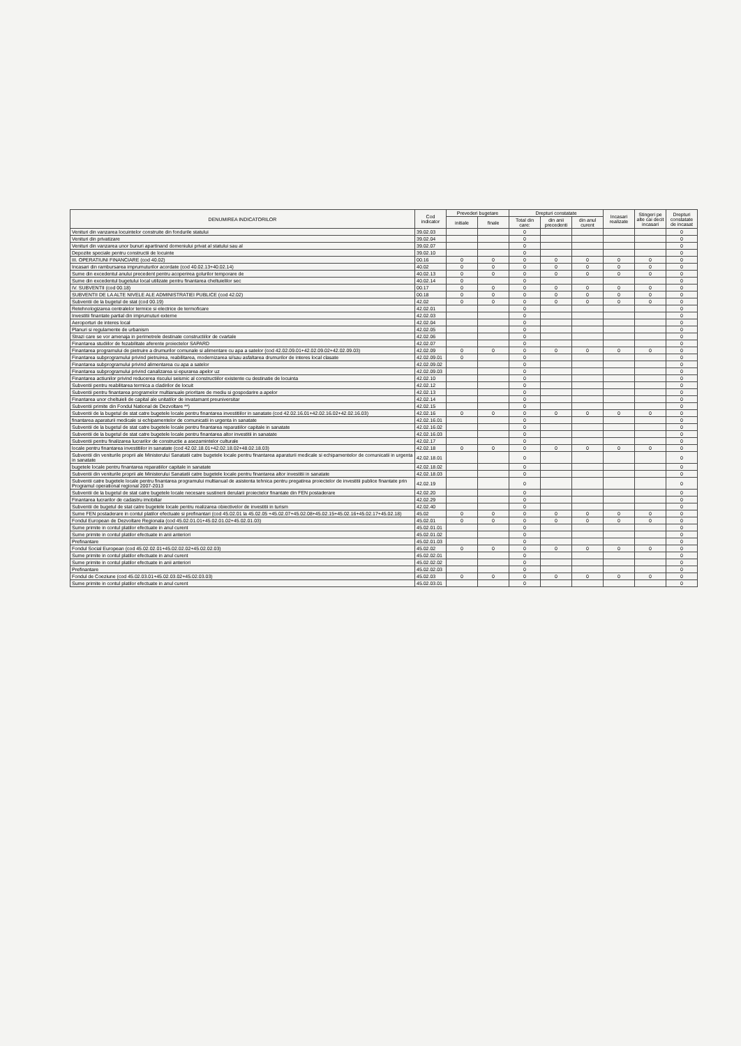| DENUMIREA INDICATORILOR | Cod indicator | Prevederi bugetare | | Drepturi constatate | | | Incasari realizate | Stingeri pe alte cai decit incasari | Drepturi constatate de incasat |
| --- | --- | --- | --- | --- | --- | --- | --- | --- | --- |
| | | initiale | finale | Total din care: | din anii precedenti | din anul curent | | | |
| Venituri din vanzarea locuintelor construite din fondurile statului | 39.02.03 | | | 0 | | | | | 0 |
| Venituri din privatizare | 39.02.04 | | | 0 | | | | | 0 |
| Venituri din vanzarea unor bunuri apartinand domeniului privat al statului sau al | 39.02.07 | | | 0 | | | | | 0 |
| Depozite speciale pentru constructii de locuinte | 39.02.10 | | | 0 | | | | | 0 |
| III. OPERATIUNI FINANCIARE (cod 40.02) | 00.16 | 0 | 0 | 0 | 0 | 0 | 0 | 0 | 0 |
| Incasari din rambursarea imprumuturilor acordate (cod 40.02.13+40.02.14) | 40.02 | 0 | 0 | 0 | 0 | 0 | 0 | 0 | 0 |
| Sume din excedentul anului precedent pentru acoperirea golurilor temporare de | 40.02.13 | 0 | 0 | 0 | 0 | 0 | 0 | 0 | 0 |
| Sume din excedentul bugetului local utilizate pentru finantarea cheltuielilor sec | 40.02.14 | 0 | | 0 | | | | | 0 |
| IV. SUBVENTII (cod 00.18) | 00.17 | 0 | 0 | 0 | 0 | 0 | 0 | 0 | 0 |
| SUBVENTII DE LA ALTE NIVELE ALE ADMINISTRATIEI PUBLICE (cod 42.02) | 00.18 | 0 | 0 | 0 | 0 | 0 | 0 | 0 | 0 |
| Subventii de la bugetul de stat (cod 00.19) | 42.02 | 0 | 0 | 0 | 0 | 0 | 0 | 0 | 0 |
| Retehnologizarea centralelor termice si electrice de termoficare | 42.02.01 | | | 0 | | | | | 0 |
| Investitii finantate partial din imprumuturi externe | 42.02.03 | | | 0 | | | | | 0 |
| Aeroporturi de interes local | 42.02.04 | | | 0 | | | | | 0 |
| Planuri si regulamente de urbanism | 42.02.05 | | | 0 | | | | | 0 |
| Strazi care se vor amenaja in perimetrele destinate constructiilor de cvartale | 42.02.06 | | | 0 | | | | | 0 |
| Finantarea studiilor de fezabilitate aferente proiectelor SAPARD | 42.02.07 | | | 0 | | | | | 0 |
| Finantarea programului de pietruire a drumurilor comunale si alimentare cu apa a satelor (cod 42.02.09.01+42.02.09.02+42.02.09.03) | 42.02.09 | 0 | 0 | 0 | 0 | 0 | 0 | 0 | 0 |
| Finantarea subprogramului privind pietruirea, reabilitarea, modernizarea si/sau asfaltarea drumurilor de interes local clasate | 42.02.09.01 | 0 | | 0 | | | | | 0 |
| Finantarea subprogramului privind alimentarea cu apa a satelor | 42.02.09.02 | | | 0 | | | | | 0 |
| Finantarea subprogramului privind canalizarea si epurarea apelor uz | 42.02.09.03 | | | 0 | | | | | 0 |
| Finantarea actiunilor privind reducerea riscului seismic al constructiilor existente cu destinatie de locuinta | 42.02.10 | | | 0 | | | | | 0 |
| Subventii pentru reabilitarea termica a cladirilor de locuit | 42.02.12 | | | 0 | | | | | 0 |
| Subventii pentru finantarea programelor multianuale prioritare de mediu si gospodarire a apelor | 42.02.13 | | | 0 | | | | | 0 |
| Finantarea unor cheltuieli de capital ale unitatilor de invatamant preuniversitar | 42.02.14 | | | 0 | | | | | 0 |
| Subventii primite din Fondul National de Dezvoltare **) | 42.02.15 | | | 0 | | | | | 0 |
| Subventii de la bugetul de stat catre bugetele locale pentru finantarea investitiilor in sanatate (cod 42.02.16.01+42.02.16.02+42.02.16.03) | 42.02.16 | 0 | 0 | 0 | 0 | 0 | 0 | 0 | 0 |
| finantarea aparaturii medicale si echipamentelor de comunicatii in urgenta in sanatate | 42.02.16.01 | | | 0 | | | | | 0 |
| Subventii de la bugetul de stat catre bugetele locale pentru finantarea reparatiilor capitale in sanatate | 42.02.16.02 | | | 0 | | | | | 0 |
| Subventii de la bugetul de stat catre bugetele locale pentru finantarea altor investitii in sanatate | 42.02.16.03 | | | 0 | | | | | 0 |
| Subventii pentru finalizarea lucrarilor de constructie a asezamintelor culturale | 42.02.17 | | | 0 | | | | | 0 |
| locale pentru finantarea investitiilor in sanatate (cod 42.02.18.01+42.02.18.02+48.02.18.03) | 42.02.18 | 0 | 0 | 0 | 0 | 0 | 0 | 0 | 0 |
| Subventii din veniturile proprii ale Ministerului Sanatatii catre bugetele locale pentru finantarea aparaturii medicale si echipamentelor de comunicatii in urgenta in sanatate | 42.02.18.01 | | | 0 | | | | | 0 |
| bugetele locale pentru finantarea reparatiilor capitale in sanatate | 42.02.18.02 | | | 0 | | | | | 0 |
| Subventii din veniturile proprii ale Ministerului Sanatatii catre bugetele locale pentru finantarea altor investitii in sanatate | 42.02.18.03 | | | 0 | | | | | 0 |
| Subventii catre bugetele locale pentru finantarea programului multianual de asistenta tehnica pentru pregatirea proiectelor de investitii publice finantate prin Programul operational regional 2007-2013 | 42.02.19 | | | 0 | | | | | 0 |
| Subventii de la bugetul de stat catre bugetele locale necesare sustinerii derularii proiectelor finantate din FEN postaderare | 42.02.20 | | | 0 | | | | | 0 |
| Finantarea lucrarilor de cadastru imobiliar | 42.02.29 | | | 0 | | | | | 0 |
| Subventii de bugetul de stat catre bugetele locale pentru realizarea obiectivelor de investitii in turism | 42.02.40 | | | 0 | | | | | 0 |
| Sume FEN postaderare in contul platilor efectuate si prefinantari (cod 45.02.01 la 45.02.05 +45.02.07+45.02.08+45.02.15+45.02.16+45.02.17+45.02.18) | 45.02 | 0 | 0 | 0 | 0 | 0 | 0 | 0 | 0 |
| Fondul European de Dezvoltare Regionala (cod 45.02.01.01+45.02.01.02+45.02.01.03) | 45.02.01 | 0 | 0 | 0 | 0 | 0 | 0 | 0 | 0 |
| Sume primite in contul platilor efectuate in anul curent | 45.02.01.01 | | | 0 | | | | | 0 |
| Sume primite in contul platilor efectuate in anii anteriori | 45.02.01.02 | | | 0 | | | | | 0 |
| Prefinantare | 45.02.01.03 | | | 0 | | | | | 0 |
| Fondul Social European (cod 45.02.02.01+45.02.02.02+45.02.02.03) | 45.02.02 | 0 | 0 | 0 | 0 | 0 | 0 | 0 | 0 |
| Sume primite in contul platilor efectuate in anul curent | 45.02.02.01 | | | 0 | | | | | 0 |
| Sume primite in contul platilor efectuate in anii anteriori | 45.02.02.02 | | | 0 | | | | | 0 |
| Prefinantare | 45.02.02.03 | | | 0 | | | | | 0 |
| Fondul de Coeziune (cod 45.02.03.01+45.02.03.02+45.02.03.03) | 45.02.03 | 0 | 0 | 0 | 0 | 0 | 0 | 0 | 0 |
| Sume primite in contul platilor efectuate in anul curent | 45.02.03.01 | | | 0 | | | | | 0 |